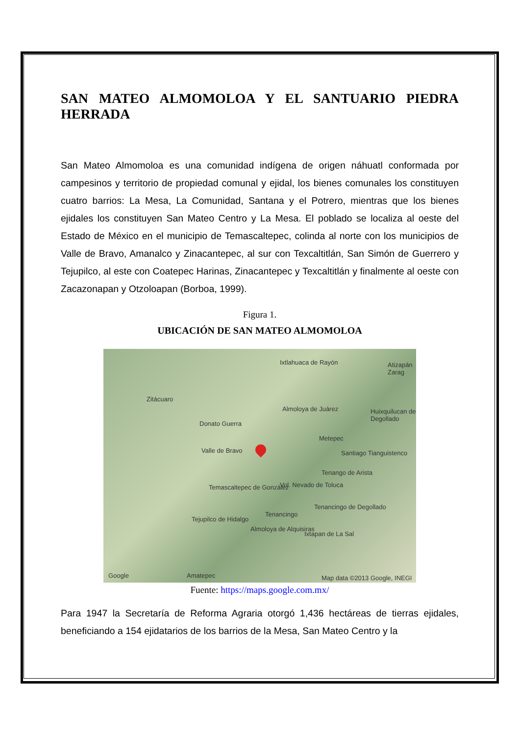SAN MATEO ALMOMOLOA Y EL SANTUARIO PIEDRA HERRADA
San Mateo Almomoloa es una comunidad indígena de origen náhuatl conformada por campesinos y territorio de propiedad comunal y ejidal, los bienes comunales los constituyen cuatro barrios: La Mesa, La Comunidad, Santana y el Potrero, mientras que los bienes ejidales los constituyen San Mateo Centro y La Mesa. El poblado se localiza al oeste del Estado de México en el municipio de Temascaltepec, colinda al norte con los municipios de Valle de Bravo, Amanalco y Zinacantepec, al sur con Texcaltitlán, San Simón de Guerrero y Tejupilco, al este con Coatepec Harinas, Zinacantepec y Texcaltitlán y finalmente al oeste con Zacazonapan y Otzoloapan (Borboa, 1999).
Figura 1.
UBICACIÓN DE SAN MATEO ALMOMOLOA
Ixtlahuaca de Rayón Atizapán Zarag
Zitácuaro
Almoloya de Juárez Huixquilucan de Degollado
Donato Guerra
Metepec
Valle de Bravo Santiago Tianguistenco
Tenango de Arista
Temascaltepec de González Vol. Nevado de Toluca
Tenancingo de Degollado
Tenancingo
Tejupilco de Hidalgo
Almoloya de Alquisiras
Ixtapan de La Sal
Google Amatepec Map data ©2013 Google, INEGI
Fuente: https://maps.google.com.mx/
Para 1947 la Secretaría de Reforma Agraria otorgó 1,436 hectáreas de tierras ejidales, beneficiando a 154 ejidatarios de los barrios de la Mesa, San Mateo Centro y la